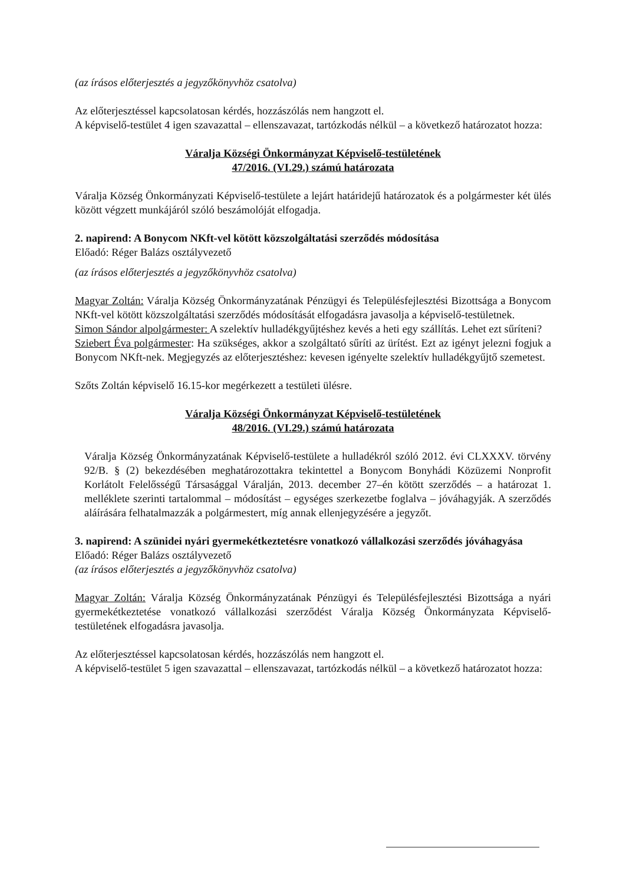(az írásos előterjesztés a jegyzőkönyvhöz csatolva)
Az előterjesztéssel kapcsolatosan kérdés, hozzászólás nem hangzott el.
A képviselő-testület 4 igen szavazattal – ellenszavazat, tartózkodás nélkül – a következő határozatot hozza:
Váralja Községi Önkormányzat Képviselő-testületének
47/2016. (VI.29.) számú határozata
Váralja Község Önkormányzati Képviselő-testülete a lejárt határidejű határozatok és a polgármester két ülés között végzett munkájáról szóló beszámolóját elfogadja.
2. napirend: A Bonycom NKft-vel kötött közszolgáltatási szerződés módosítása
Előadó: Réger Balázs osztályvezető
(az írásos előterjesztés a jegyzőkönyvhöz csatolva)
Magyar Zoltán: Váralja Község Önkormányzatának Pénzügyi és Településfejlesztési Bizottsága a Bonycom NKft-vel kötött közszolgáltatási szerződés módosítását elfogadásra javasolja a képviselő-testületnek.
Simon Sándor alpolgármester: A szelektív hulladékgyűjtéshez kevés a heti egy szállítás. Lehet ezt sűríteni?
Sziebert Éva polgármester: Ha szükséges, akkor a szolgáltató sűríti az ürítést. Ezt az igényt jelezni fogjuk a Bonycom NKft-nek. Megjegyzés az előterjesztéshez: kevesen igényelte szelektív hulladékgyűjtő szemetest.
Szőts Zoltán képviselő 16.15-kor megérkezett a testületi ülésre.
Váralja Községi Önkormányzat Képviselő-testületének
48/2016. (VI.29.) számú határozata
Váralja Község Önkormányzatának Képviselő-testülete a hulladékról szóló 2012. évi CLXXXV. törvény 92/B. § (2) bekezdésében meghatározottakra tekintettel a Bonycom Bonyhádi Közüzemi Nonprofit Korlátolt Felelősségű Társasággal Váralján, 2013. december 27–én kötött szerződés – a határozat 1. melléklete szerinti tartalommal – módosítást – egységes szerkezetbe foglalva – jóváhagyják. A szerződés aláírására felhatalmazzák a polgármestert, míg annak ellenjegyzésére a jegyzőt.
3. napirend: A szünidei nyári gyermekétkeztetésre vonatkozó vállalkozási szerződés jóváhagyása
Előadó: Réger Balázs osztályvezető
(az írásos előterjesztés a jegyzőkönyvhöz csatolva)
Magyar Zoltán: Váralja Község Önkormányzatának Pénzügyi és Településfejlesztési Bizottsága a nyári gyermekétkeztetése vonatkozó vállalkozási szerződést Váralja Község Önkormányzata Képviselő-testületének elfogadásra javasolja.
Az előterjesztéssel kapcsolatosan kérdés, hozzászólás nem hangzott el.
A képviselő-testület 5 igen szavazattal – ellenszavazat, tartózkodás nélkül – a következő határozatot hozza: